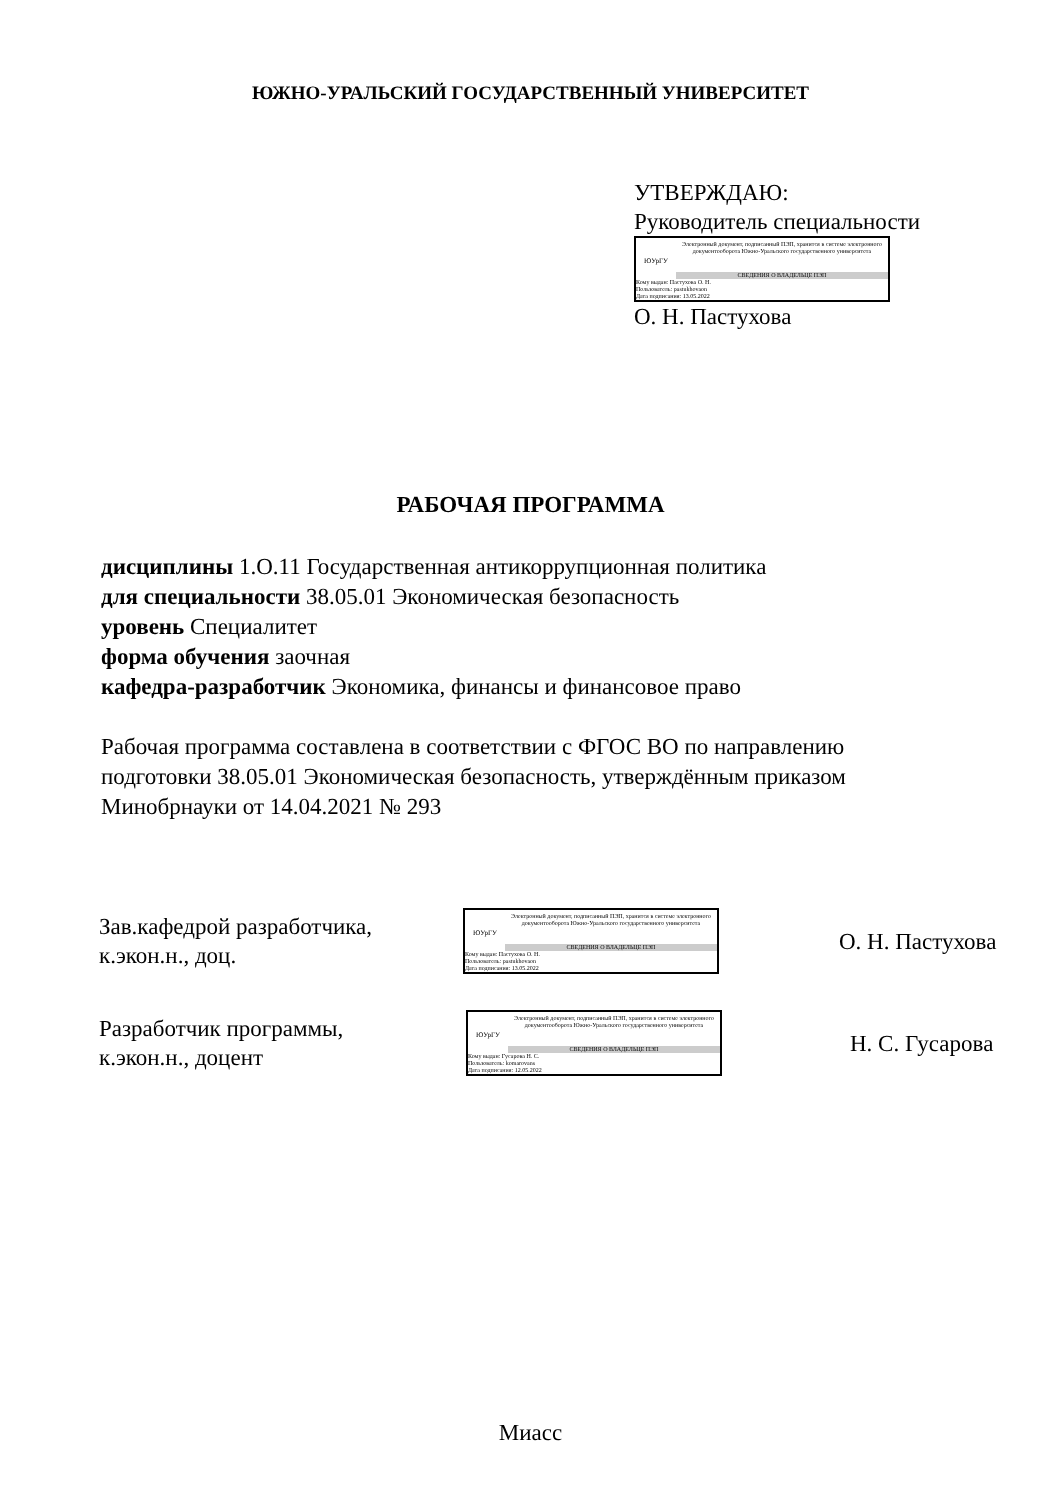ЮЖНО-УРАЛЬСКИЙ ГОСУДАРСТВЕННЫЙ УНИВЕРСИТЕТ
УТВЕРЖДАЮ:
Руководитель специальности
ЮУрГУ
Электронный документ, подписанный ПЭП, хранится в системе электронного документооборота Южно-Уральского государственного университета
СВЕДЕНИЯ О ВЛАДЕЛЬЦЕ ПЭП
Кому выдан: Пастухова О. Н.
Пользователь: pastukhovaon
Дата подписания: 13.05.2022
О. Н. Пастухова
РАБОЧАЯ ПРОГРАММА
дисциплины 1.О.11 Государственная антикоррупционная политика
для специальности 38.05.01 Экономическая безопасность
уровень Специалитет
форма обучения заочная
кафедра-разработчик Экономика, финансы и финансовое право
Рабочая программа составлена в соответствии с ФГОС ВО по направлению
подготовки 38.05.01 Экономическая безопасность, утверждённым приказом
Минобрнауки от 14.04.2021 № 293
Зав.кафедрой разработчика,
к.экон.н., доц.
ЮУрГУ
Электронный документ, подписанный ПЭП, хранится в системе электронного документооборота Южно-Уральского государственного университета
СВЕДЕНИЯ О ВЛАДЕЛЬЦЕ ПЭП
Кому выдан: Пастухова О. Н.
Пользователь: pastukhovaon
Дата подписания: 13.05.2022
О. Н. Пастухова
Разработчик программы,
к.экон.н., доцент
ЮУрГУ
Электронный документ, подписанный ПЭП, хранится в системе электронного документооборота Южно-Уральского государственного университета
СВЕДЕНИЯ О ВЛАДЕЛЬЦЕ ПЭП
Кому выдан: Гусарова Н. С.
Пользователь: komarovans
Дата подписания: 12.05.2022
Н. С. Гусарова
Миасс